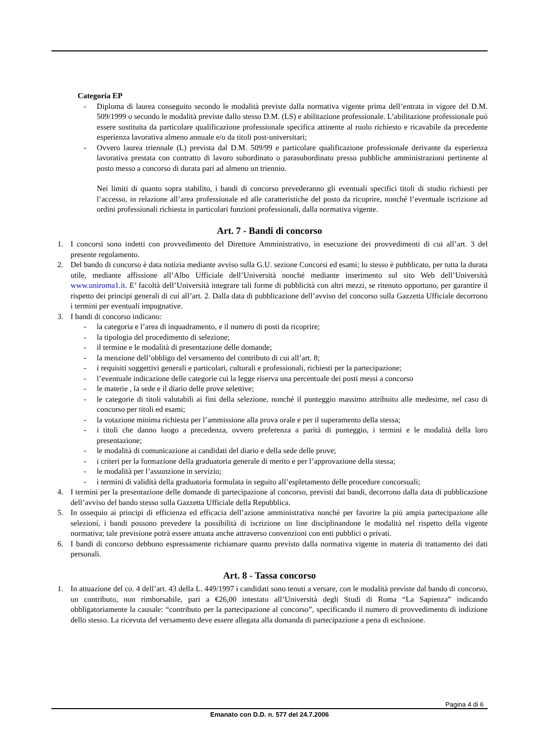Categoria EP
- Diploma di laurea conseguito secondo le modalità previste dalla normativa vigente prima dell’entrata in vigore del D.M. 509/1999 o secondo le modalità previste dallo stesso D.M. (LS) e abilitazione professionale. L’abilitazione professionale può essere sostituita da particolare qualificazione professionale specifica attinente al ruolo richiesto e ricavabile da precedente esperienza lavorativa almeno annuale e/o da titoli post-universitari;
- Ovvero laurea triennale (L) prevista dal D.M. 509/99 e particolare qualificazione professionale derivante da esperienza lavorativa prestata con contratto di lavoro subordinato o parasubordinato presso pubbliche amministrazioni pertinente al posto messo a concorso di durata pari ad almeno un triennio.
Nei limiti di quanto sopra stabilito, i bandi di concorso prevederanno gli eventuali specifici titoli di studio richiesti per l’accesso, in relazione all’area professionale ed alle caratteristiche del posto da ricoprire, nonché l’eventuale iscrizione ad ordini professionali richiesta in particolari funzioni professionali, dalla normativa vigente.
Art. 7 - Bandi di concorso
1. I concorsi sono indetti con provvedimento del Direttore Amministrativo, in esecuzione dei provvedimenti di cui all’art. 3 del presente regolamento.
2. Del bando di concorso è data notizia mediante avviso sulla G.U. sezione Concorsi ed esami; lo stesso è pubblicato, per tutta la durata utile, mediante affissione all’Albo Ufficiale dell’Università nonché mediante inserimento sul sito Web dell’Università www.uniroma1.it. E’ facoltà dell’Università integrare tali forme di pubblicità con altri mezzi, se ritenuto opportuno, per garantire il rispetto dei principi generali di cui all’art. 2. Dalla data di pubblicazione dell’avviso del concorso sulla Gazzetta Ufficiale decorrono i termini per eventuali impugnative.
3. I bandi di concorso indicano:
- la categoria e l’area di inquadramento, e il numero di posti da ricoprire;
- la tipologia del procedimento di selezione;
- il termine e le modalità di presentazione delle domande;
- la menzione dell’obbligo del versamento del contributo di cui all’art. 8;
- i requisiti soggettivi generali e particolari, culturali e professionali, richiesti per la partecipazione;
- l’eventuale indicazione delle categorie cui la legge riserva una percentuale dei posti messi a concorso
- le materie , la sede e il diario delle prove selettive;
- le categorie di titoli valutabili ai fini della selezione, nonché il punteggio massimo attribuito alle medesime, nel caso di concorso per titoli ed esami;
- la votazione minima richiesta per l’ammissione alla prova orale e per il superamento della stessa;
- i titoli che danno luogo a precedenza, ovvero preferenza a parità di punteggio, i termini e le modalità della loro presentazione;
- le modalità di comunicazione ai candidati del diario e della sede delle prove;
- i criteri per la formazione della graduatoria generale di merito e per l’approvazione della stessa;
- le modalità per l’assunzione in servizio;
- i termini di validità della graduatoria formulata in seguito all’espletamento delle procedure concorsuali;
4. I termini per la presentazione delle domande di partecipazione al concorso, previsti dai bandi, decorrono dalla data di pubblicazione dell’avviso del bando stesso sulla Gazzetta Ufficiale della Repubblica.
5. In ossequio ai principi di efficienza ed efficacia dell’azione amministrativa nonché per favorire la più ampia partecipazione alle selezioni, i bandi possono prevedere la possibilità di iscrizione on line disciplinandone le modalità nel rispetto della vigente normativa; tale previsione potrà essere attuata anche attraverso convenzioni con enti pubblici o privati.
6. I bandi di concorso debbono espressamente richiamare quanto previsto dalla normativa vigente in materia di trattamento dei dati personali.
Art. 8 - Tassa concorso
1. In attuazione del co. 4 dell’art. 43 della L. 449/1997 i candidati sono tenuti a versare, con le modalità previste dal bando di concorso, un contributo, non rimborsabile, pari a €26,00 intestato all’Università degli Studi di Roma “La Sapienza” indicando obbligatoriamente la causale: “contributo per la partecipazione al concorso”, specificando il numero di provvedimento di indizione dello stesso. La ricevuta del versamento deve essere allegata alla domanda di partecipazione a pena di esclusione.
Pagina 4 di 6
Emanato con D.D. n. 577 del 24.7.2006